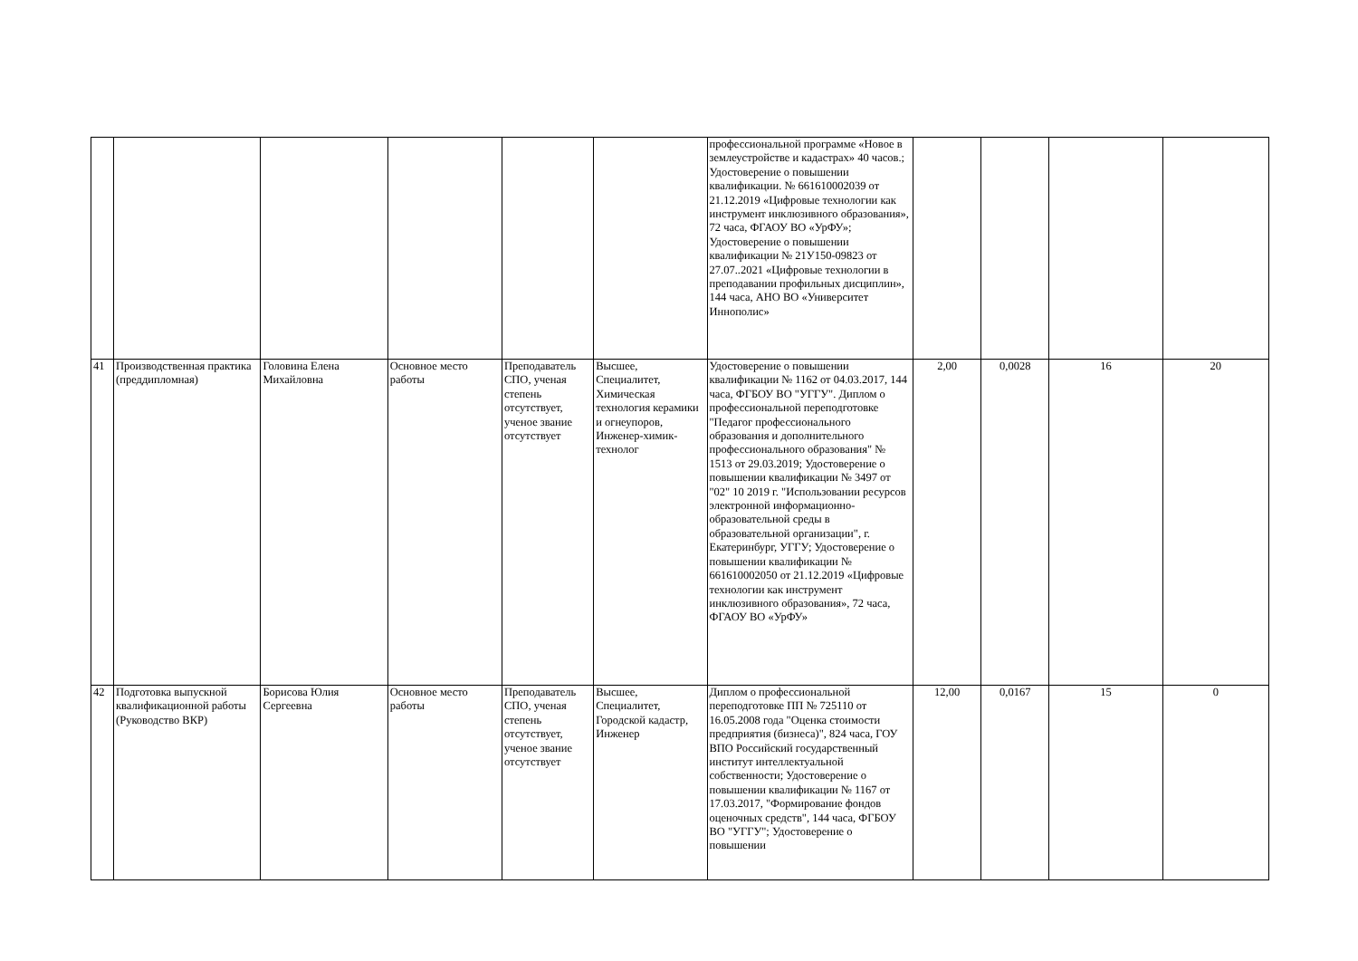| | | | | | | профессиональной программе «Новое в землеустройстве и кадастрах» 40 часов.; Удостоверение о повышении квалификации. № 661610002039 от 21.12.2019 «Цифровые технологии как инструмент инклюзивного образования», 72 часа, ФГАОУ ВО «УрФУ»; Удостоверение о повышении квалификации № 21У150-09823 от 27.07..2021 «Цифровые технологии в преподавании профильных дисциплин», 144 часа, АНО ВО «Университет Иннополис» | | | | |
| 41 | Производственная практика (преддипломная) | Головина Елена Михайловна | Основное место работы | Преподаватель СПО, ученая степень отсутствует, ученое звание отсутствует | Высшее, Специалитет, Химическая технология керамики и огнеупоров, Инженер-химик-технолог | Удостоверение о повышении квалификации № 1162 от 04.03.2017, 144 часа, ФГБОУ ВО "УГГУ". Диплом о профессиональной переподготовке "Педагог профессионального образования и дополнительного профессионального образования" № 1513 от 29.03.2019; Удостоверение о повышении квалификации № 3497 от "02" 10 2019 г. "Использовании ресурсов электронной информационно-образовательной среды в образовательной организации", г. Екатеринбург, УГГУ; Удостоверение о повышении квалификации № 661610002050 от 21.12.2019 «Цифровые технологии как инструмент инклюзивного образования», 72 часа, ФГАОУ ВО «УрФУ» | 2,00 | 0,0028 | 16 | 20 |
| 42 | Подготовка выпускной квалификационной работы (Руководство ВКР) | Борисова Юлия Сергеевна | Основное место работы | Преподаватель СПО, ученая степень отсутствует, ученое звание отсутствует | Высшее, Специалитет, Городской кадастр, Инженер | Диплом о профессиональной переподготовке ПП № 725110 от 16.05.2008 года "Оценка стоимости предприятия (бизнеса)", 824 часа, ГОУ ВПО Российский государственный институт интеллектуальной собственности; Удостоверение о повышении квалификации № 1167 от 17.03.2017, "Формирование фондов оценочных средств", 144 часа, ФГБОУ ВО "УГГУ"; Удостоверение о повышении | 12,00 | 0,0167 | 15 | 0 |